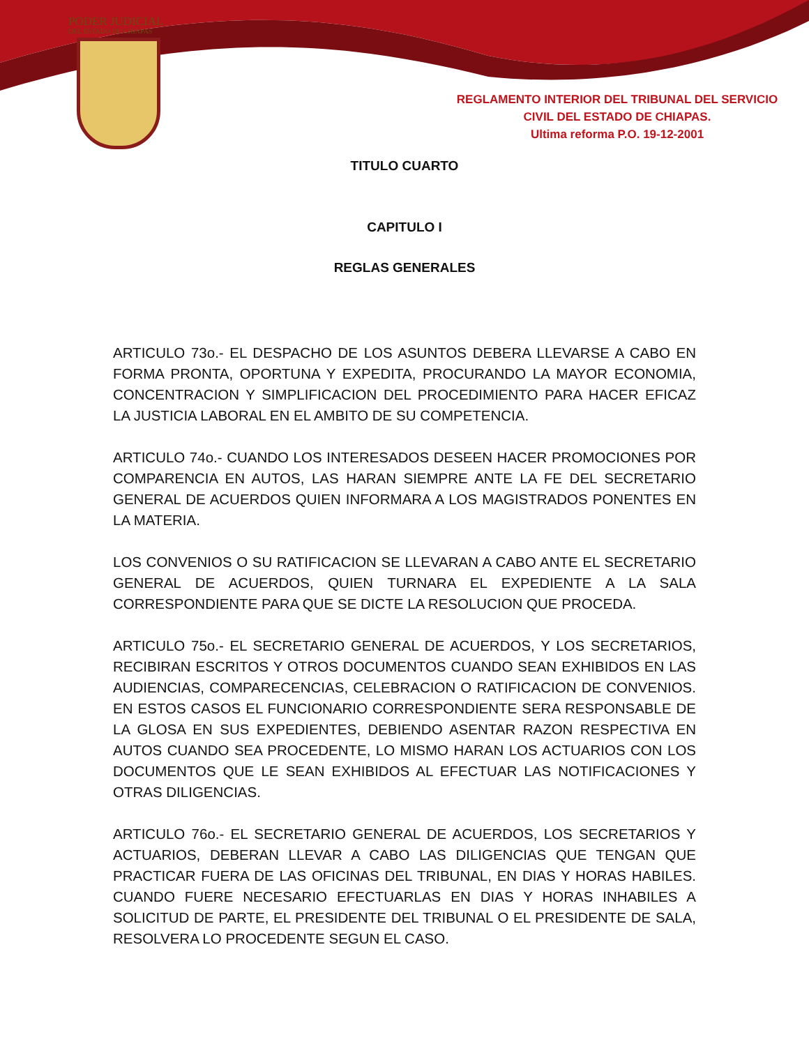PODER JUDICIAL
DEL ESTADO DE CHIAPAS
REGLAMENTO INTERIOR DEL TRIBUNAL DEL SERVICIO
CIVIL DEL ESTADO DE CHIAPAS.
Ultima reforma P.O. 19-12-2001
TITULO CUARTO
CAPITULO I
REGLAS GENERALES
ARTICULO 73o.- EL DESPACHO DE LOS ASUNTOS DEBERA LLEVARSE A CABO EN FORMA PRONTA, OPORTUNA Y EXPEDITA, PROCURANDO LA MAYOR ECONOMIA, CONCENTRACION Y SIMPLIFICACION DEL PROCEDIMIENTO PARA HACER EFICAZ LA JUSTICIA LABORAL EN EL AMBITO DE SU COMPETENCIA.
ARTICULO 74o.- CUANDO LOS INTERESADOS DESEEN HACER PROMOCIONES POR COMPARENCIA EN AUTOS, LAS HARAN SIEMPRE ANTE LA FE DEL SECRETARIO GENERAL DE ACUERDOS QUIEN INFORMARA A LOS MAGISTRADOS PONENTES EN LA MATERIA.
LOS CONVENIOS O SU RATIFICACION SE LLEVARAN A CABO ANTE EL SECRETARIO GENERAL DE ACUERDOS, QUIEN TURNARA EL EXPEDIENTE A LA SALA CORRESPONDIENTE PARA QUE SE DICTE LA RESOLUCION QUE PROCEDA.
ARTICULO 75o.- EL SECRETARIO GENERAL DE ACUERDOS, Y LOS SECRETARIOS, RECIBIRAN ESCRITOS Y OTROS DOCUMENTOS CUANDO SEAN EXHIBIDOS EN LAS AUDIENCIAS, COMPARECENCIAS, CELEBRACION O RATIFICACION DE CONVENIOS. EN ESTOS CASOS EL FUNCIONARIO CORRESPONDIENTE SERA RESPONSABLE DE LA GLOSA EN SUS EXPEDIENTES, DEBIENDO ASENTAR RAZON RESPECTIVA EN AUTOS CUANDO SEA PROCEDENTE, LO MISMO HARAN LOS ACTUARIOS CON LOS DOCUMENTOS QUE LE SEAN EXHIBIDOS AL EFECTUAR LAS NOTIFICACIONES Y OTRAS DILIGENCIAS.
ARTICULO 76o.- EL SECRETARIO GENERAL DE ACUERDOS, LOS SECRETARIOS Y ACTUARIOS, DEBERAN LLEVAR A CABO LAS DILIGENCIAS QUE TENGAN QUE PRACTICAR FUERA DE LAS OFICINAS DEL TRIBUNAL, EN DIAS Y HORAS HABILES. CUANDO FUERE NECESARIO EFECTUARLAS EN DIAS Y HORAS INHABILES A SOLICITUD DE PARTE, EL PRESIDENTE DEL TRIBUNAL O EL PRESIDENTE DE SALA, RESOLVERA LO PROCEDENTE SEGUN EL CASO.